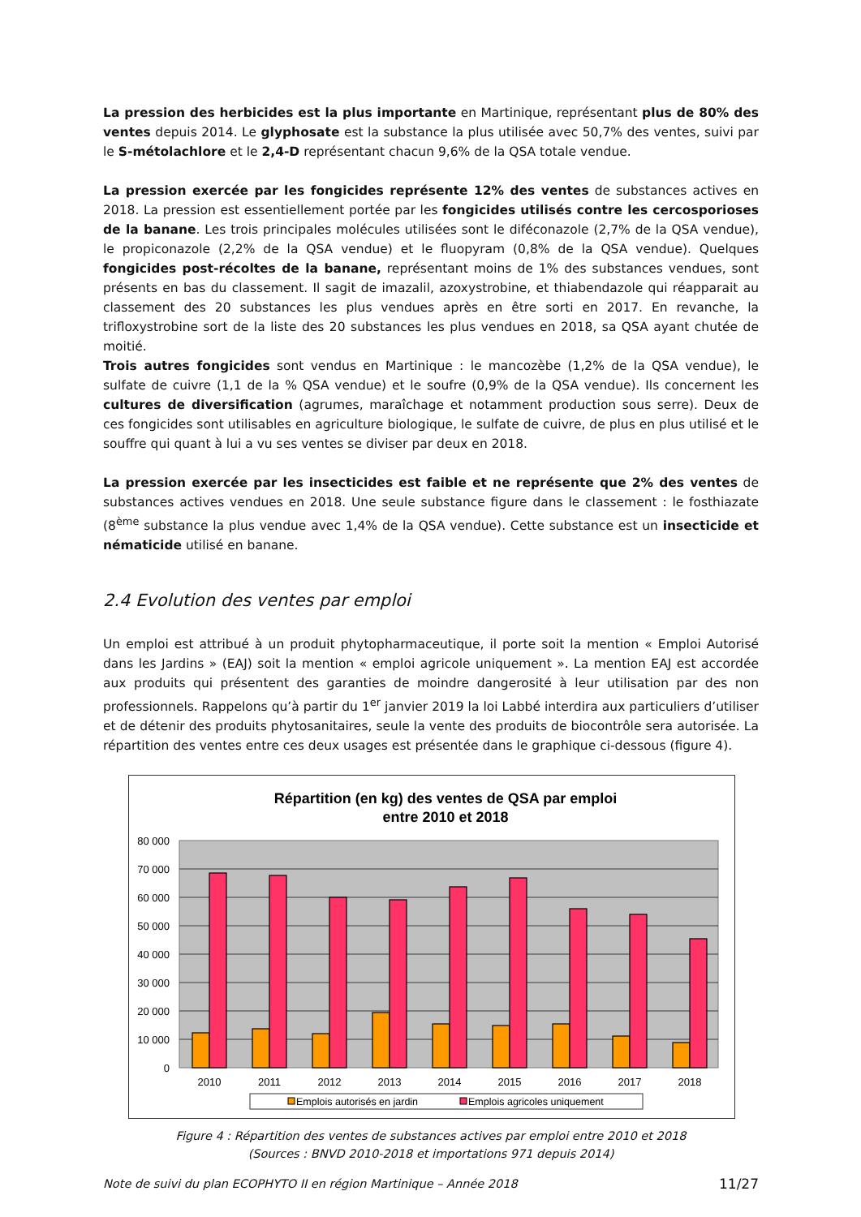La pression des herbicides est la plus importante en Martinique, représentant plus de 80% des ventes depuis 2014. Le glyphosate est la substance la plus utilisée avec 50,7% des ventes, suivi par le S-métolachlore et le 2,4-D représentant chacun 9,6% de la QSA totale vendue.
La pression exercée par les fongicides représente 12% des ventes de substances actives en 2018. La pression est essentiellement portée par les fongicides utilisés contre les cercosporioses de la banane. Les trois principales molécules utilisées sont le diféconazole (2,7% de la QSA vendue), le propiconazole (2,2% de la QSA vendue) et le fluopyram (0,8% de la QSA vendue). Quelques fongicides post-récoltes de la banane, représentant moins de 1% des substances vendues, sont présents en bas du classement. Il sagit de imazalil, azoxystrobine, et thiabendazole qui réapparait au classement des 20 substances les plus vendues après en être sorti en 2017. En revanche, la trifloxystrobine sort de la liste des 20 substances les plus vendues en 2018, sa QSA ayant chutée de moitié.
Trois autres fongicides sont vendus en Martinique : le mancozèbe (1,2% de la QSA vendue), le sulfate de cuivre (1,1 de la % QSA vendue) et le soufre (0,9% de la QSA vendue). Ils concernent les cultures de diversification (agrumes, maraîchage et notamment production sous serre). Deux de ces fongicides sont utilisables en agriculture biologique, le sulfate de cuivre, de plus en plus utilisé et le souffre qui quant à lui a vu ses ventes se diviser par deux en 2018.
La pression exercée par les insecticides est faible et ne représente que 2% des ventes de substances actives vendues en 2018. Une seule substance figure dans le classement : le fosthiazate (8<sup>ème</sup> substance la plus vendue avec 1,4% de la QSA vendue). Cette substance est un insecticide et nématicide utilisé en banane.
2.4 Evolution des ventes par emploi
Un emploi est attribué à un produit phytopharmaceutique, il porte soit la mention « Emploi Autorisé dans les Jardins » (EAJ) soit la mention « emploi agricole uniquement ». La mention EAJ est accordée aux produits qui présentent des garanties de moindre dangerosité à leur utilisation par des non professionnels. Rappelons qu’à partir du 1<sup>er</sup> janvier 2019 la loi Labbé interdira aux particuliers d’utiliser et de détenir des produits phytosanitaires, seule la vente des produits de biocontrôle sera autorisée. La répartition des ventes entre ces deux usages est présentée dans le graphique ci-dessous (figure 4).
Répartition (en kg) des ventes de QSA par emploi
entre 2010 et 2018
80 000
70 000
60 000
50 000
40 000
30 000
20 000
10 000
0
2010
2011
2012
2013
2014
2015
2016
2017
2018
Emplois autorisés en jardin
Emplois agricoles uniquement
Figure 4 : Répartition des ventes de substances actives par emploi entre 2010 et 2018
(Sources : BNVD 2010-2018 et importations 971 depuis 2014)
Note de suivi du plan ECOPHYTO II en région Martinique – Année 2018 11/27